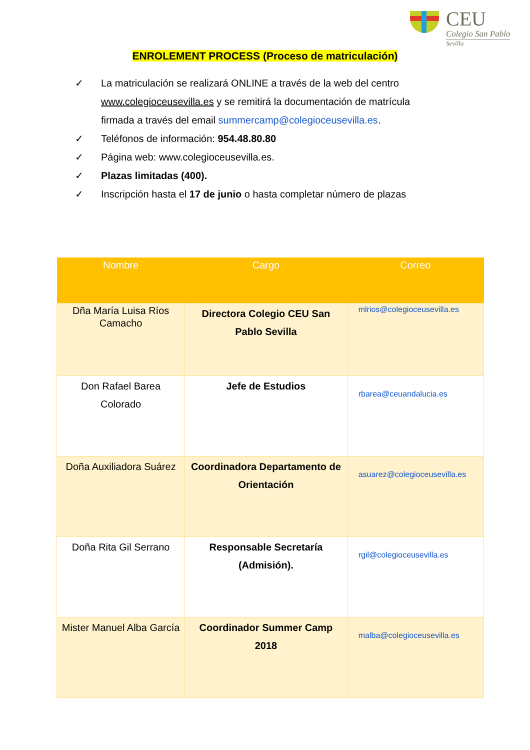CEU
Colegio San Pablo
Sevilla
ENROLEMENT PROCESS (Proceso de matriculación)
✓ La matriculación se realizará ONLINE a través de la web del centro www.colegioceusevilla.es y se remitirá la documentación de matrícula firmada a través del email summercamp@colegioceusevilla.es.
✓ Teléfonos de información: 954.48.80.80
✓ Página web: www.colegioceusevilla.es.
✓ Plazas limitadas (400).
✓ Inscripción hasta el 17 de junio o hasta completar número de plazas
| Nombre | Cargo | Correo |
| --- | --- | --- |
| Dña María Luisa Ríos Camacho | Directora Colegio CEU San Pablo Sevilla | mlrios@colegioceusevilla.es |
| Don Rafael Barea Colorado | Jefe de Estudios | rbarea@ceuandalucia.es |
| Doña Auxiliadora Suárez | Coordinadora Departamento de Orientación | asuarez@colegioceusevilla.es |
| Doña Rita Gil Serrano | Responsable Secretaría (Admisión). | rgil@colegioceusevilla.es |
| Mister Manuel Alba García | Coordinador Summer Camp 2018 | malba@colegioceusevilla.es |